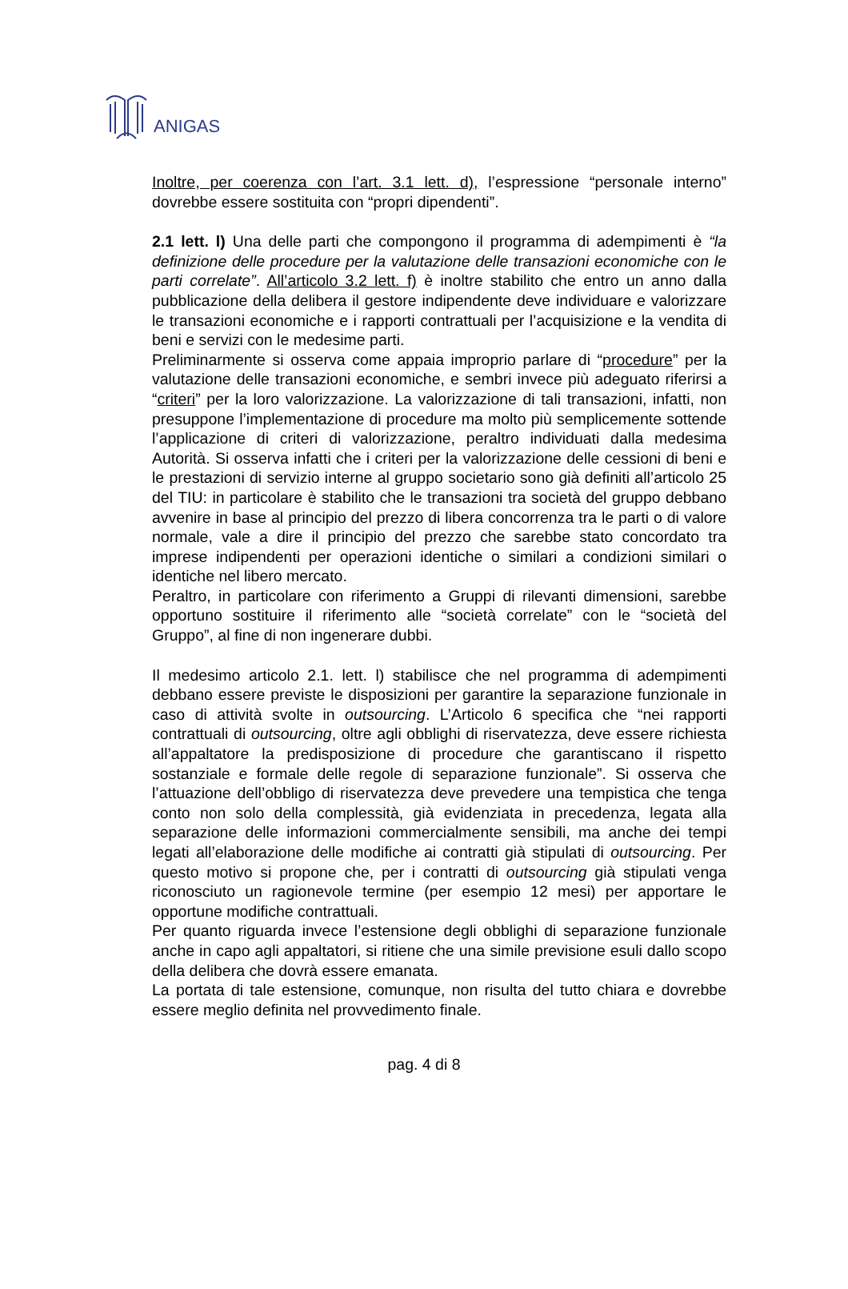ANIGAS
Inoltre, per coerenza con l’art. 3.1 lett. d), l’espressione “personale interno” dovrebbe essere sostituita con “propri dipendenti”.
2.1 lett. l) Una delle parti che compongono il programma di adempimenti è “la definizione delle procedure per la valutazione delle transazioni economiche con le parti correlate”. All’articolo 3.2 lett. f) è inoltre stabilito che entro un anno dalla pubblicazione della delibera il gestore indipendente deve individuare e valorizzare le transazioni economiche e i rapporti contrattuali per l’acquisizione e la vendita di beni e servizi con le medesime parti.
Preliminarmente si osserva come appaia improprio parlare di “procedure” per la valutazione delle transazioni economiche, e sembri invece più adeguato riferirsi a “criteri” per la loro valorizzazione. La valorizzazione di tali transazioni, infatti, non presuppone l’implementazione di procedure ma molto più semplicemente sottende l’applicazione di criteri di valorizzazione, peraltro individuati dalla medesima Autorità. Si osserva infatti che i criteri per la valorizzazione delle cessioni di beni e le prestazioni di servizio interne al gruppo societario sono già definiti all’articolo 25 del TIU: in particolare è stabilito che le transazioni tra società del gruppo debbano avvenire in base al principio del prezzo di libera concorrenza tra le parti o di valore normale, vale a dire il principio del prezzo che sarebbe stato concordato tra imprese indipendenti per operazioni identiche o similari a condizioni similari o identiche nel libero mercato.
Peraltro, in particolare con riferimento a Gruppi di rilevanti dimensioni, sarebbe opportuno sostituire il riferimento alle “società correlate” con le “società del Gruppo”, al fine di non ingenerare dubbi.
Il medesimo articolo 2.1. lett. l) stabilisce che nel programma di adempimenti debbano essere previste le disposizioni per garantire la separazione funzionale in caso di attività svolte in outsourcing. L’Articolo 6 specifica che “nei rapporti contrattuali di outsourcing, oltre agli obblighi di riservatezza, deve essere richiesta all’appaltatore la predisposizione di procedure che garantiscano il rispetto sostanziale e formale delle regole di separazione funzionale”. Si osserva che l’attuazione dell’obbligo di riservatezza deve prevedere una tempistica che tenga conto non solo della complessità, già evidenziata in precedenza, legata alla separazione delle informazioni commercialmente sensibili, ma anche dei tempi legati all’elaborazione delle modifiche ai contratti già stipulati di outsourcing. Per questo motivo si propone che, per i contratti di outsourcing già stipulati venga riconosciuto un ragionevole termine (per esempio 12 mesi) per apportare le opportune modifiche contrattuali.
Per quanto riguarda invece l’estensione degli obblighi di separazione funzionale anche in capo agli appaltatori, si ritiene che una simile previsione esuli dallo scopo della delibera che dovrà essere emanata.
La portata di tale estensione, comunque, non risulta del tutto chiara e dovrebbe essere meglio definita nel provvedimento finale.
pag. 4 di 8